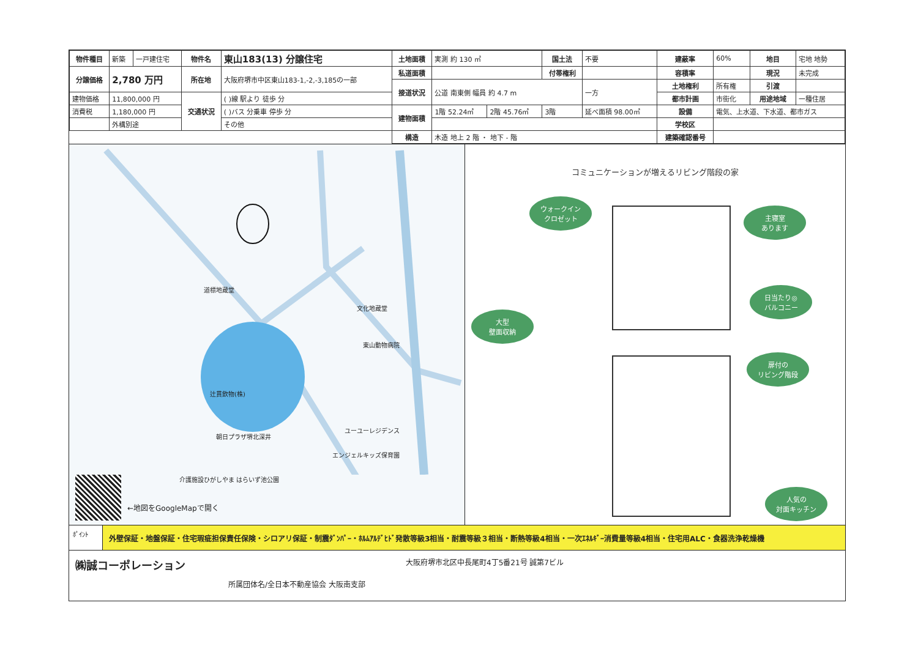| 物件種目 | 新築 | 一戸建住宅 | 物件名 | 東山183(13) 分譲住宅 | 土地面積 | 実測 約 130 ㎡ | | 国土法 | 不要 | 建蔽率 | 60% | 地目 | 宅地 地勢 |
| 分譲価格 | 2,780 万円 | | 所在地 | 大阪府堺市中区東山183-1,-2,-3,185の一部 | 私道面積 | | | 付帯権利 | | 容積率 | | 現況 | 未完成 |
| | | | | | 接道状況 | 公道 南東側 幅員 約 4.7 m | | | 一方 | 土地権利 | 所有権 | 引渡 | |
| 建物価格 | 11,800,000 円 | | 交通状況 | ( )線 駅より 徒歩 分 | | | | | | 都市計画 | 市街化 | 用途地域 | 一種住居 |
| 消費税 | 1,180,000 円 | | | ( )バス 分乗車 停歩 分 | 建物面積 | 1階 52.24㎡ | 2階 45.76㎡ | 3階 | 延べ面積 98.00㎡ | 設備 | 電気、上水道、下水道、都市ガス | | |
| | 外構別途 | | | その他 | | | | | | 学校区 | | | |
| | | | | | 構造 | 木造 地上 2 階 ・ 地下 - 階 | | | | 建築確認番号 | | | |
道標地蔵堂
文化地蔵堂
東山動物病院
辻貫飲物(株)
ユーユーレジデンス
朝日プラザ堺北深井
エンジェルキッズ保育園
介護施設ひがしやま はらいず池公園
←地図をGoogleMapで開く
コミュニケーションが増えるリビング階段の家
ウォークイン
クロゼット
主寝室
あります
日当たり◎
バルコニー
大型
壁面収納
扉付の
リビング階段
人気の
対面キッチン
ﾎﾟｲﾝﾄ
外壁保証・地盤保証・住宅瑕疵担保責任保険・シロアリ保証・制震ﾀﾞﾝﾊﾟｰ・ﾎﾙﾑｱﾙﾃﾞﾋﾄﾞ発散等級3相当・耐震等級３相当・断熱等級4相当・一次ｴﾈﾙｷﾞｰ消費量等級4相当・住宅用ALC・食器洗浄乾燥機
㈱誠コーポレーション 大阪府堺市北区中長尾町4丁5番21号 誠第7ビル
所属団体名/全日本不動産協会 大阪南支部